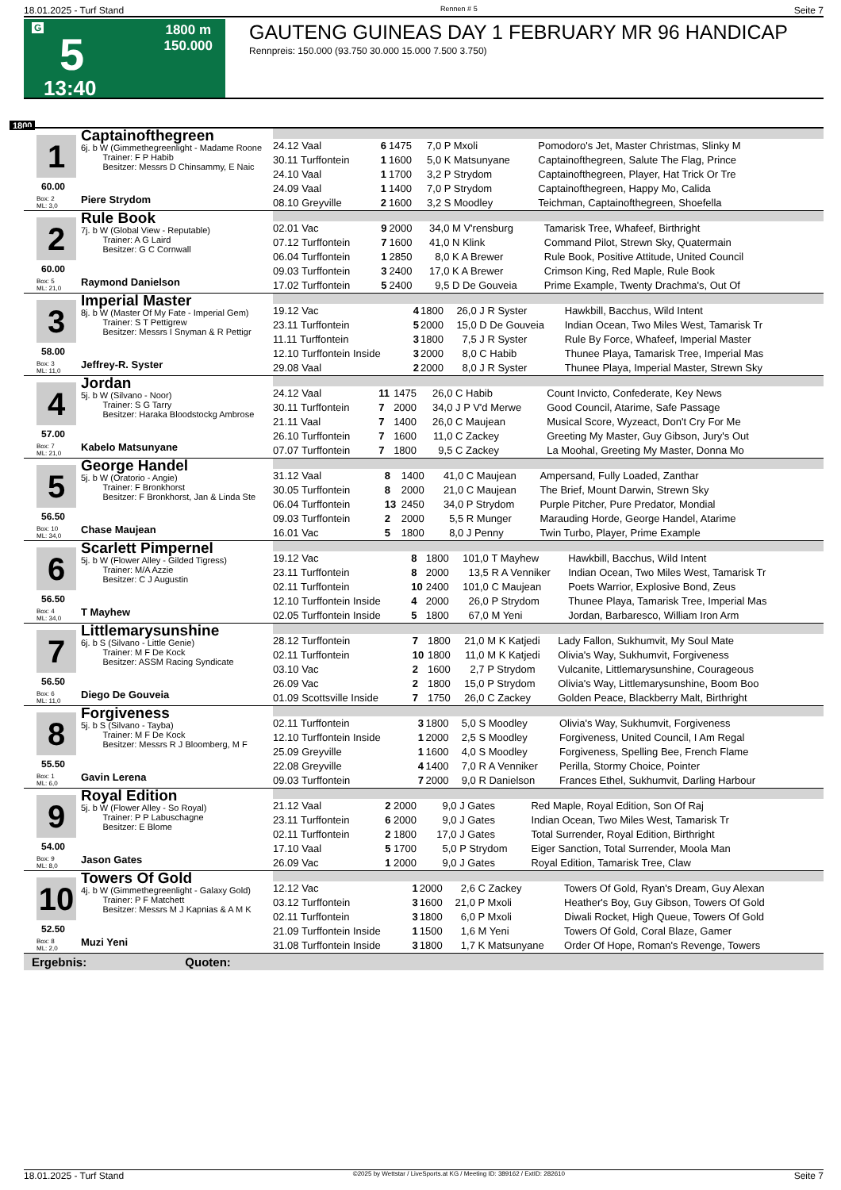18.01.2025 - Turf Stand Rennen # 5 Seite 7
G
5
13:40
1800 m
150.000
GAUTENG GUINEAS DAY 1 FEBRUARY MR 96 HANDICAP
Rennpreis: 150.000 (93.750 30.000 15.000 7.500 3.750)
1800
1
60.00
Box: 2
ML: 3,0
Captainofthegreen
6j. b W (Gimmethegreenlight - Madame Roone
Trainer: F P Habib
Besitzer: Messrs D Chinsammy, E Naic
Piere Strydom
| 24.12 Vaal | 6 | 1475 | 7,0 | P Mxoli | Pomodoro's Jet, Master Christmas, Slinky M |
| 30.11 Turffontein | 1 | 1600 | 5,0 | K Matsunyane | Captainofthegreen, Salute The Flag, Prince |
| 24.10 Vaal | 1 | 1700 | 3,2 | P Strydom | Captainofthegreen, Player, Hat Trick Or Tre |
| 24.09 Vaal | 1 | 1400 | 7,0 | P Strydom | Captainofthegreen, Happy Mo, Calida |
| 08.10 Greyville | 2 | 1600 | 3,2 | S Moodley | Teichman, Captainofthegreen, Shoefella |
2
60.00
Box: 5
ML: 21,0
Rule Book
7j. b W (Global View - Reputable)
Trainer: A G Laird
Besitzer: G C Cornwall
Raymond Danielson
| 02.01 Vac | 9 | 2000 | 34,0 | M V'rensburg | Tamarisk Tree, Whafeef, Birthright |
| 07.12 Turffontein | 7 | 1600 | 41,0 | N Klink | Command Pilot, Strewn Sky, Quatermain |
| 06.04 Turffontein | 1 | 2850 | 8,0 | K A Brewer | Rule Book, Positive Attitude, United Council |
| 09.03 Turffontein | 3 | 2400 | 17,0 | K A Brewer | Crimson King, Red Maple, Rule Book |
| 17.02 Turffontein | 5 | 2400 | 9,5 | D De Gouveia | Prime Example, Twenty Drachma's, Out Of |
3
58.00
Box: 3
ML: 11,0
Imperial Master
8j. b W (Master Of My Fate - Imperial Gem)
Trainer: S T Pettigrew
Besitzer: Messrs I Snyman & R Pettigr
Jeffrey-R. Syster
| 19.12 Vac | 4 | 1800 | 26,0 | J R Syster | Hawkbill, Bacchus, Wild Intent |
| 23.11 Turffontein | 5 | 2000 | 15,0 | D De Gouveia | Indian Ocean, Two Miles West, Tamarisk Tr |
| 11.11 Turffontein | 3 | 1800 | 7,5 | J R Syster | Rule By Force, Whafeef, Imperial Master |
| 12.10 Turffontein Inside | 3 | 2000 | 8,0 | C Habib | Thunee Playa, Tamarisk Tree, Imperial Mas |
| 29.08 Vaal | 2 | 2000 | 8,0 | J R Syster | Thunee Playa, Imperial Master, Strewn Sky |
4
57.00
Box: 7
ML: 21,0
Jordan
5j. b W (Silvano - Noor)
Trainer: S G Tarry
Besitzer: Haraka Bloodstockg Ambrose
Kabelo Matsunyane
| 24.12 Vaal | 11 | 1475 | 26,0 | C Habib | Count Invicto, Confederate, Key News |
| 30.11 Turffontein | 7 | 2000 | 34,0 | J P V'd Merwe | Good Council, Atarime, Safe Passage |
| 21.11 Vaal | 7 | 1400 | 26,0 | C Maujean | Musical Score, Wyzeact, Don't Cry For Me |
| 26.10 Turffontein | 7 | 1600 | 11,0 | C Zackey | Greeting My Master, Guy Gibson, Jury's Out |
| 07.07 Turffontein | 7 | 1800 | 9,5 | C Zackey | La Moohal, Greeting My Master, Donna Mo |
5
56.50
Box: 10
ML: 34,0
George Handel
5j. b W (Oratorio - Angie)
Trainer: F Bronkhorst
Besitzer: F Bronkhorst, Jan & Linda Ste
Chase Maujean
| 31.12 Vaal | 8 | 1400 | 41,0 | C Maujean | Ampersand, Fully Loaded, Zanthar |
| 30.05 Turffontein | 8 | 2000 | 21,0 | C Maujean | The Brief, Mount Darwin, Strewn Sky |
| 06.04 Turffontein | 13 | 2450 | 34,0 | P Strydom | Purple Pitcher, Pure Predator, Mondial |
| 09.03 Turffontein | 2 | 2000 | 5,5 | R Munger | Marauding Horde, George Handel, Atarime |
| 16.01 Vac | 5 | 1800 | 8,0 | J Penny | Twin Turbo, Player, Prime Example |
6
56.50
Box: 4
ML: 34,0
Scarlett Pimpernel
5j. b W (Flower Alley - Gilded Tigress)
Trainer: M/A Azzie
Besitzer: C J Augustin
T Mayhew
| 19.12 Vac | 8 | 1800 | 101,0 | T Mayhew | Hawkbill, Bacchus, Wild Intent |
| 23.11 Turffontein | 8 | 2000 | 13,5 | R A Venniker | Indian Ocean, Two Miles West, Tamarisk Tr |
| 02.11 Turffontein | 10 | 2400 | 101,0 | C Maujean | Poets Warrior, Explosive Bond, Zeus |
| 12.10 Turffontein Inside | 4 | 2000 | 26,0 | P Strydom | Thunee Playa, Tamarisk Tree, Imperial Mas |
| 02.05 Turffontein Inside | 5 | 1800 | 67,0 | M Yeni | Jordan, Barbaresco, William Iron Arm |
7
56.50
Box: 6
ML: 11,0
Littlemarysunshine
6j. b S (Silvano - Little Genie)
Trainer: M F De Kock
Besitzer: ASSM Racing Syndicate
Diego De Gouveia
| 28.12 Turffontein | 7 | 1800 | 21,0 | M K Katjedi | Lady Fallon, Sukhumvit, My Soul Mate |
| 02.11 Turffontein | 10 | 1800 | 11,0 | M K Katjedi | Olivia's Way, Sukhumvit, Forgiveness |
| 03.10 Vac | 2 | 1600 | 2,7 | P Strydom | Vulcanite, Littlemarysunshine, Courageous |
| 26.09 Vac | 2 | 1800 | 15,0 | P Strydom | Olivia's Way, Littlemarysunshine, Boom Boo |
| 01.09 Scottsville Inside | 7 | 1750 | 26,0 | C Zackey | Golden Peace, Blackberry Malt, Birthright |
8
55.50
Box: 1
ML: 6,0
Forgiveness
5j. b S (Silvano - Tayba)
Trainer: M F De Kock
Besitzer: Messrs R J Bloomberg, M F
Gavin Lerena
| 02.11 Turffontein | 3 | 1800 | 5,0 | S Moodley | Olivia's Way, Sukhumvit, Forgiveness |
| 12.10 Turffontein Inside | 1 | 2000 | 2,5 | S Moodley | Forgiveness, United Council, I Am Regal |
| 25.09 Greyville | 1 | 1600 | 4,0 | S Moodley | Forgiveness, Spelling Bee, French Flame |
| 22.08 Greyville | 4 | 1400 | 7,0 | R A Venniker | Perilla, Stormy Choice, Pointer |
| 09.03 Turffontein | 7 | 2000 | 9,0 | R Danielson | Frances Ethel, Sukhumvit, Darling Harbour |
9
54.00
Box: 9
ML: 8,0
Royal Edition
5j. b W (Flower Alley - So Royal)
Trainer: P P Labuschagne
Besitzer: E Blome
Jason Gates
| 21.12 Vaal | 2 | 2000 | 9,0 | J Gates | Red Maple, Royal Edition, Son Of Raj |
| 23.11 Turffontein | 6 | 2000 | 9,0 | J Gates | Indian Ocean, Two Miles West, Tamarisk Tr |
| 02.11 Turffontein | 2 | 1800 | 17,0 | J Gates | Total Surrender, Royal Edition, Birthright |
| 17.10 Vaal | 5 | 1700 | 5,0 | P Strydom | Eiger Sanction, Total Surrender, Moola Man |
| 26.09 Vac | 1 | 2000 | 9,0 | J Gates | Royal Edition, Tamarisk Tree, Claw |
10
52.50
Box: 8
ML: 2,0
Towers Of Gold
4j. b W (Gimmethegreenlight - Galaxy Gold)
Trainer: P F Matchett
Besitzer: Messrs M J Kapnias & A M K
Muzi Yeni
| 12.12 Vac | 1 | 2000 | 2,6 | C Zackey | Towers Of Gold, Ryan's Dream, Guy Alexan |
| 03.12 Turffontein | 3 | 1600 | 21,0 | P Mxoli | Heather's Boy, Guy Gibson, Towers Of Gold |
| 02.11 Turffontein | 3 | 1800 | 6,0 | P Mxoli | Diwali Rocket, High Queue, Towers Of Gold |
| 21.09 Turffontein Inside | 1 | 1500 | 1,6 | M Yeni | Towers Of Gold, Coral Blaze, Gamer |
| 31.08 Turffontein Inside | 3 | 1800 | 1,7 | K Matsunyane | Order Of Hope, Roman's Revenge, Towers |
Ergebnis: Quoten:
18.01.2025 - Turf Stand ©2025 by Wettstar / LiveSports.at KG / Meeting ID: 389162 / ExtID: 282610 Seite 7